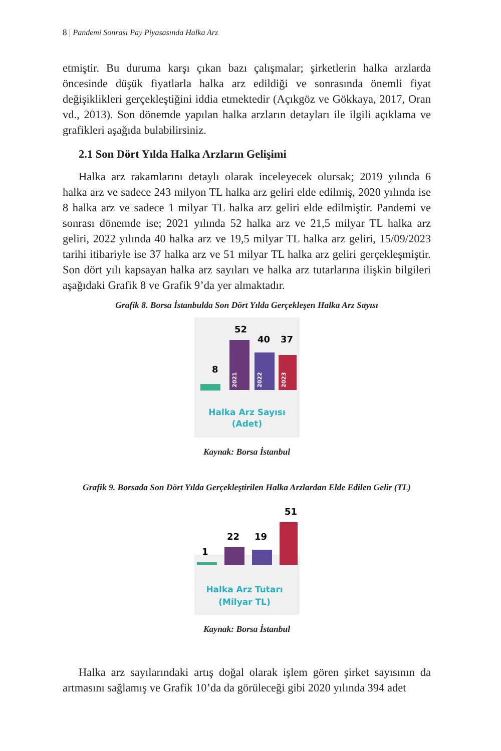8 | Pandemi Sonrası Pay Piyasasında Halka Arz
etmiştir. Bu duruma karşı çıkan bazı çalışmalar; şirketlerin halka arzlarda öncesinde düşük fiyatlarla halka arz edildiği ve sonrasında önemli fiyat değişiklikleri gerçekleştiğini iddia etmektedir (Açıkgöz ve Gökkaya, 2017, Oran vd., 2013). Son dönemde yapılan halka arzların detayları ile ilgili açıklama ve grafikleri aşağıda bulabilirsiniz.
2.1 Son Dört Yılda Halka Arzların Gelişimi
Halka arz rakamlarını detaylı olarak inceleyecek olursak; 2019 yılında 6 halka arz ve sadece 243 milyon TL halka arz geliri elde edilmiş, 2020 yılında ise 8 halka arz ve sadece 1 milyar TL halka arz geliri elde edilmiştir. Pandemi ve sonrası dönemde ise; 2021 yılında 52 halka arz ve 21,5 milyar TL halka arz geliri, 2022 yılında 40 halka arz ve 19,5 milyar TL halka arz geliri, 15/09/2023 tarihi itibariyle ise 37 halka arz ve 51 milyar TL halka arz geliri gerçekleşmiştir. Son dört yılı kapsayan halka arz sayıları ve halka arz tutarlarına ilişkin bilgileri aşağıdaki Grafik 8 ve Grafik 9’da yer almaktadır.
Grafik 8. Borsa İstanbulda Son Dört Yılda Gerçekleşen Halka Arz Sayısı
8
52
2021
40
2022
37
2023
Halka Arz Sayısı
(Adet)
Kaynak: Borsa İstanbul
Grafik 9. Borsada Son Dört Yılda Gerçekleştirilen Halka Arzlardan Elde Edilen Gelir (TL)
1
22
19
51
Halka Arz Tutarı
(Milyar TL)
Kaynak: Borsa İstanbul
Halka arz sayılarındaki artış doğal olarak işlem gören şirket sayısının da artmasını sağlamış ve Grafik 10’da da görüleceği gibi 2020 yılında 394 adet